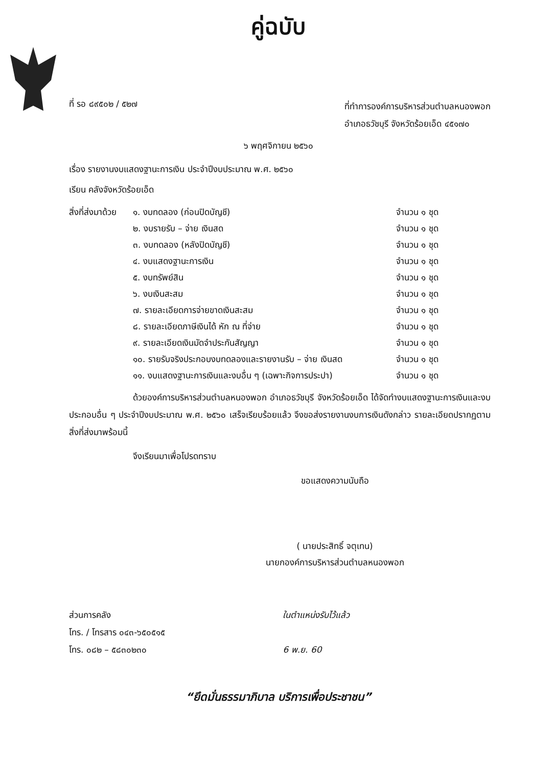คู่ฉบับ
ที่ รอ ๘๙๕๐๒ / ๕๒๗
ที่ทำการองค์การบริหารส่วนตำบลหนองพอก
อำเภอธวัชบุรี จังหวัดร้อยเอ็ด ๔๕๑๗๐
๖ พฤศจิกายน ๒๕๖๐
เรื่อง รายงานงบแสดงฐานะการเงิน ประจำปีงบประมาณ พ.ศ. ๒๕๖๐
เรียน คลังจังหวัดร้อยเอ็ด
สิ่งที่ส่งมาด้วย ๑. งบทดลอง (ก่อนปิดบัญชี) จำนวน ๑ ชุด
๒. งบรายรับ – จ่าย เงินสด จำนวน ๑ ชุด
๓. งบทดลอง (หลังปิดบัญชี) จำนวน ๑ ชุด
๔. งบแสดงฐานะการเงิน จำนวน ๑ ชุด
๕. งบทรัพย์สิน จำนวน ๑ ชุด
๖. งบเงินสะสม จำนวน ๑ ชุด
๗. รายละเอียดการจ่ายขาดเงินสะสม จำนวน ๑ ชุด
๘. รายละเอียดภาษีเงินได้ หัก ณ ที่จ่าย จำนวน ๑ ชุด
๙. รายละเอียดเงินมัดจำประกันสัญญา จำนวน ๑ ชุด
๑๐. รายรับจริงประกอบงบทดลองและรายงานรับ – จ่าย เงินสด จำนวน ๑ ชุด
๑๑. งบแสดงฐานะการเงินและงบอื่น ๆ (เฉพาะกิจการประปา) จำนวน ๑ ชุด
ด้วยองค์การบริหารส่วนตำบลหนองพอก อำเภอธวัชบุรี จังหวัดร้อยเอ็ด ได้จัดทำงบแสดงฐานะการเงินและงบประกอบอื่น ๆ ประจำปีงบประมาณ พ.ศ. ๒๕๖๐ เสร็จเรียบร้อยแล้ว จึงขอส่งรายงานงบการเงินดังกล่าว รายละเอียดปรากฏตามสิ่งที่ส่งมาพร้อมนี้
จึงเรียนมาเพื่อโปรดทราบ
ขอแสดงความนับถือ
( นายประสิทธิ์ จตุเทน)
นายกองค์การบริหารส่วนตำบลหนองพอก
ส่วนการคลัง
โทร. / โทรสาร ๐๔๓-๖๕๐๕๑๕
โทร. ๐๘๒ – ๕๘๓๐๒๓๐
ในตำแหน่งรับไว้แล้ว
6 พ.ย. 60
“ยึดมั่นธรรมาภิบาล บริการเพื่อประชาชน”